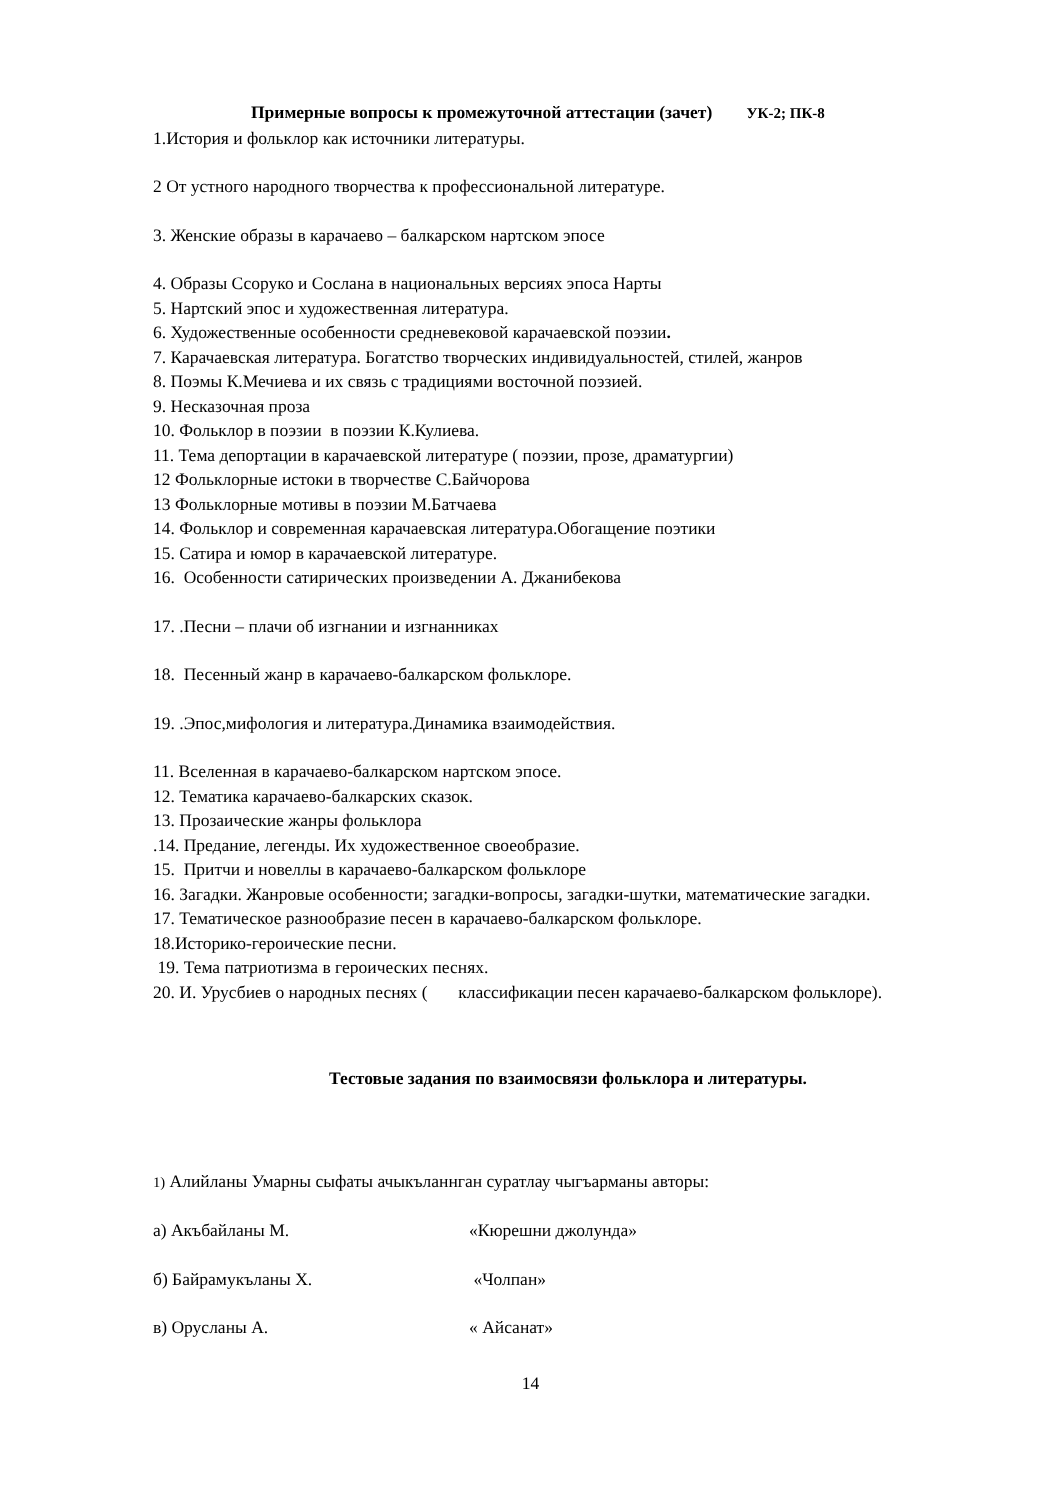Примерные вопросы к промежуточной аттестации (зачет) УК-2; ПК-8
1.История и фольклор как источники литературы.
2 От устного народного творчества к профессиональной литературе.
3. Женские образы в карачаево – балкарском нартском эпосе
4. Образы Ссоруко и Сослана в национальных версиях эпоса Нарты
5. Нартский эпос и художественная литература.
6. Художественные особенности средневековой карачаевской поэзии.
7. Карачаевская литература. Богатство творческих индивидуальностей, стилей, жанров
8. Поэмы К.Мечиева и их связь с традициями восточной поэзией.
9. Несказочная проза
10. Фольклор в поэзии в поэзии К.Кулиева.
11. Тема депортации в карачаевской литературе ( поэзии, прозе, драматургии)
12 Фольклорные истоки в творчестве С.Байчорова
13 Фольклорные мотивы в поэзии М.Батчаева
14. Фольклор и современная карачаевская литература.Обогащение поэтики
15. Сатира и юмор в карачаевской литературе.
16. Особенности сатирических произведении А. Джанибекова
17. .Песни – плачи об изгнании и изгнанниках
18. Песенный жанр в карачаево-балкарском фольклоре.
19. .Эпос,мифология и литература.Динамика взаимодействия.
11. Вселенная в карачаево-балкарском нартском эпосе.
12. Тематика карачаево-балкарских сказок.
13. Прозаические жанры фольклора
.14. Предание, легенды. Их художественное своеобразие.
15. Притчи и новеллы в карачаево-балкарском фольклоре
16. Загадки. Жанровые особенности; загадки-вопросы, загадки-шутки, математические загадки.
17. Тематическое разнообразие песен в карачаево-балкарском фольклоре.
18.Историко-героические песни.
19. Тема патриотизма в героических песнях.
20. И. Урусбиев о народных песнях ( классификации песен карачаево-балкарском фольклоре).
Тестовые задания по взаимосвязи фольклора и литературы.
1) Алийланы Умарны сыфаты ачыкъланнган суратлау чыгъарманы авторы:
а) Акъбайланы М. «Кюрешни джолунда»
б) Байрамукъланы Х. «Чолпан»
в) Орусланы А. « Айсанат»
14